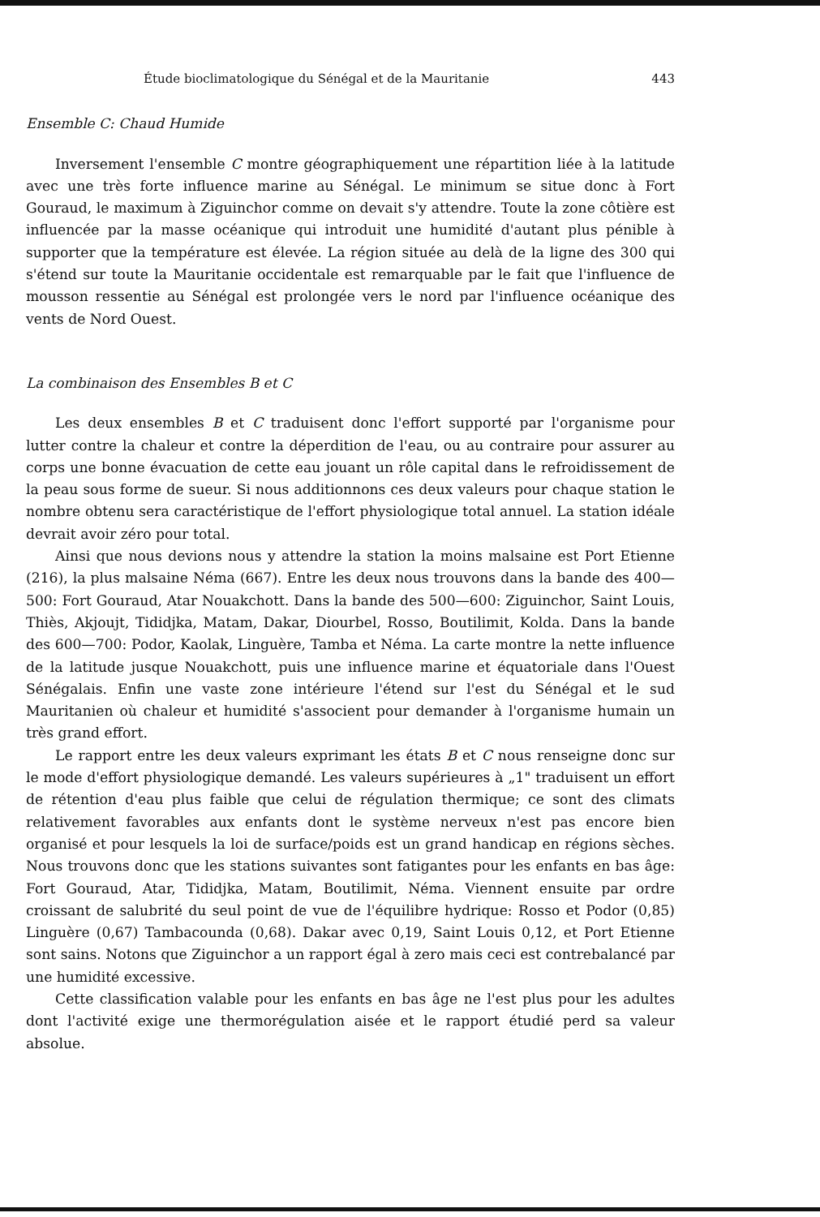Étude bioclimatologique du Sénégal et de la Mauritanie 443
Ensemble C: Chaud Humide
Inversement l'ensemble C montre géographiquement une répartition liée à la latitude avec une très forte influence marine au Sénégal. Le minimum se situe donc à Fort Gouraud, le maximum à Ziguinchor comme on devait s'y attendre. Toute la zone côtière est influencée par la masse océanique qui introduit une humidité d'autant plus pénible à supporter que la température est élevée. La région située au delà de la ligne des 300 qui s'étend sur toute la Mauritanie occidentale est remarquable par le fait que l'influence de mousson ressentie au Sénégal est prolongée vers le nord par l'influence océanique des vents de Nord Ouest.
La combinaison des Ensembles B et C
Les deux ensembles B et C traduisent donc l'effort supporté par l'organisme pour lutter contre la chaleur et contre la déperdition de l'eau, ou au contraire pour assurer au corps une bonne évacuation de cette eau jouant un rôle capital dans le refroidissement de la peau sous forme de sueur. Si nous additionnons ces deux valeurs pour chaque station le nombre obtenu sera caractéristique de l'effort physiologique total annuel. La station idéale devrait avoir zéro pour total.
Ainsi que nous devions nous y attendre la station la moins malsaine est Port Etienne (216), la plus malsaine Néma (667). Entre les deux nous trouvons dans la bande des 400—500: Fort Gouraud, Atar Nouakchott. Dans la bande des 500—600: Ziguinchor, Saint Louis, Thiès, Akjoujt, Tididjka, Matam, Dakar, Diourbel, Rosso, Boutilimit, Kolda. Dans la bande des 600—700: Podor, Kaolak, Linguère, Tamba et Néma. La carte montre la nette influence de la latitude jusque Nouakchott, puis une influence marine et équatoriale dans l'Ouest Sénégalais. Enfin une vaste zone intérieure l'étend sur l'est du Sénégal et le sud Mauritanien où chaleur et humidité s'associent pour demander à l'organisme humain un très grand effort.
Le rapport entre les deux valeurs exprimant les états B et C nous renseigne donc sur le mode d'effort physiologique demandé. Les valeurs supérieures à „1" traduisent un effort de rétention d'eau plus faible que celui de régulation thermique; ce sont des climats relativement favorables aux enfants dont le système nerveux n'est pas encore bien organisé et pour lesquels la loi de surface/poids est un grand handicap en régions sèches. Nous trouvons donc que les stations suivantes sont fatigantes pour les enfants en bas âge: Fort Gouraud, Atar, Tididjka, Matam, Boutilimit, Néma. Viennent ensuite par ordre croissant de salubrité du seul point de vue de l'équilibre hydrique: Rosso et Podor (0,85) Linguère (0,67) Tambacounda (0,68). Dakar avec 0,19, Saint Louis 0,12, et Port Etienne sont sains. Notons que Ziguinchor a un rapport égal à zero mais ceci est contrebalancé par une humidité excessive.
Cette classification valable pour les enfants en bas âge ne l'est plus pour les adultes dont l'activité exige une thermorégulation aisée et le rapport étudié perd sa valeur absolue.